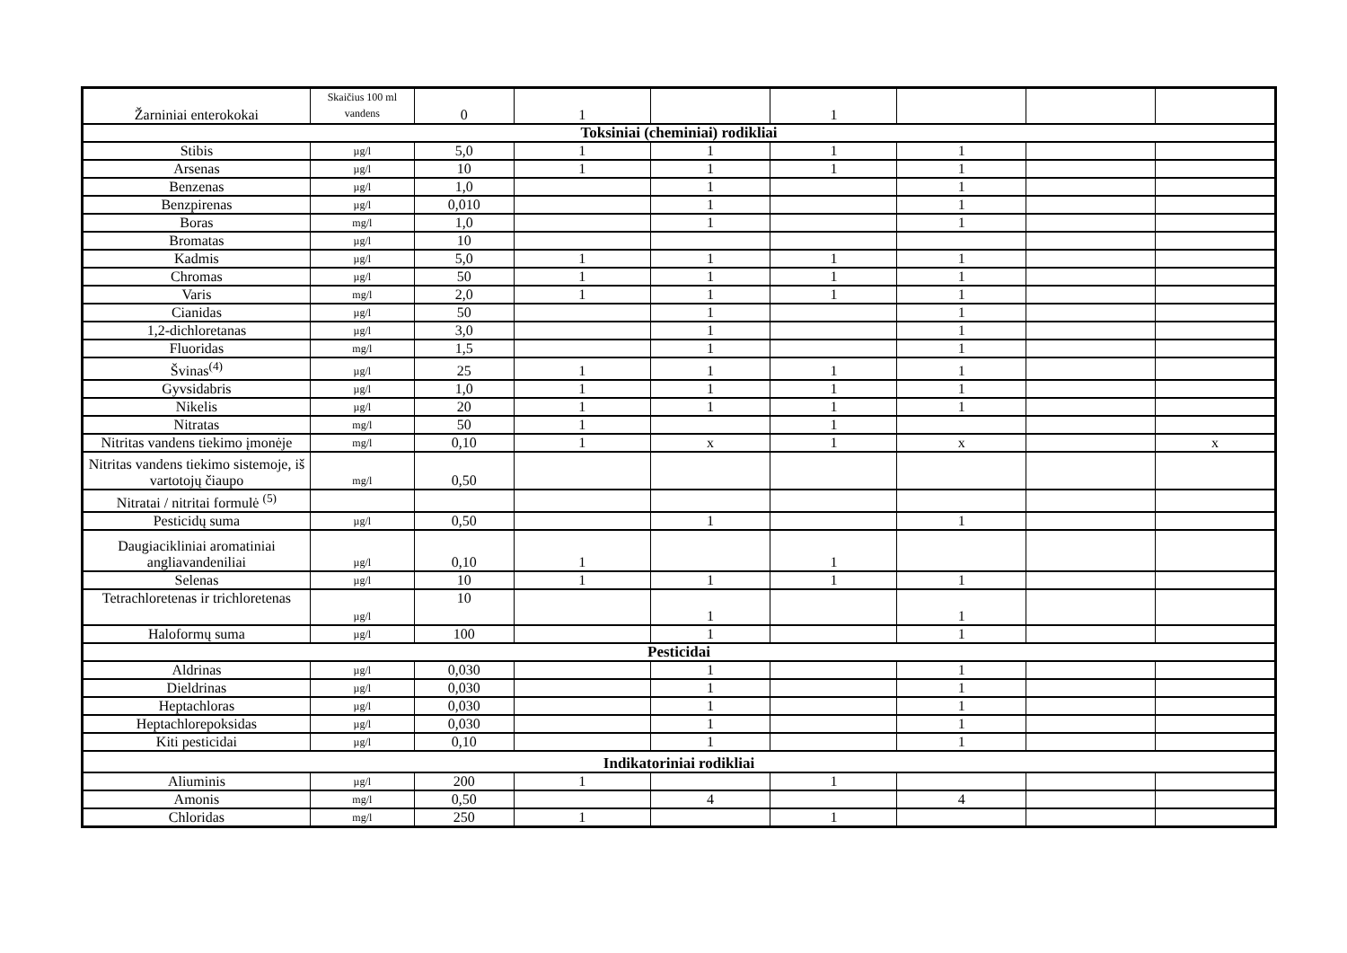| Žarniniai enterokokai | Skaičius 100 ml vandens | 0 | 1 | | 1 | | | |
| Toksiniai (cheminiai) rodikliai | | | | | | | | |
| Stibis | µg/l | 5,0 | 1 | 1 | 1 | 1 | | |
| Arsenas | µg/l | 10 | 1 | 1 | 1 | 1 | | |
| Benzenas | µg/l | 1,0 | | 1 | | 1 | | |
| Benzpirenas | µg/l | 0,010 | | 1 | | 1 | | |
| Boras | mg/l | 1,0 | | 1 | | 1 | | |
| Bromatas | µg/l | 10 | | | | | | |
| Kadmis | µg/l | 5,0 | 1 | 1 | 1 | 1 | | |
| Chromas | µg/l | 50 | 1 | 1 | 1 | 1 | | |
| Varis | mg/l | 2,0 | 1 | 1 | 1 | 1 | | |
| Cianidas | µg/l | 50 | | 1 | | 1 | | |
| 1,2-dichloretanas | µg/l | 3,0 | | 1 | | 1 | | |
| Fluoridas | mg/l | 1,5 | | 1 | | 1 | | |
| Švinas<sup>(4)</sup> | µg/l | 25 | 1 | 1 | 1 | 1 | | |
| Gyvsidabris | µg/l | 1,0 | 1 | 1 | 1 | 1 | | |
| Nikelis | µg/l | 20 | 1 | 1 | 1 | 1 | | |
| Nitratas | mg/l | 50 | 1 | | 1 | | | |
| Nitritas vandens tiekimo įmonėje | mg/l | 0,10 | 1 | x | 1 | x | | x |
| Nitritas vandens tiekimo sistemoje, iš vartotojų čiaupo | mg/l | 0,50 | | | | | | |
| Nitratai / nitritai formulė <sup>(5)</sup> | | | | | | | | |
| Pesticidų suma | µg/l | 0,50 | | 1 | | 1 | | |
| Daugiacikliniai aromatiniai angliavandeniliai | µg/l | 0,10 | 1 | | 1 | | | |
| Selenas | µg/l | 10 | 1 | 1 | 1 | 1 | | |
| Tetrachloretenas ir trichloretenas | µg/l | 10 | | 1 | | 1 | | |
| Haloformų suma | µg/l | 100 | | 1 | | 1 | | |
| Pesticidai | | | | | | | | |
| Aldrinas | µg/l | 0,030 | | 1 | | 1 | | |
| Dieldrinas | µg/l | 0,030 | | 1 | | 1 | | |
| Heptachloras | µg/l | 0,030 | | 1 | | 1 | | |
| Heptachlorepoksidas | µg/l | 0,030 | | 1 | | 1 | | |
| Kiti pesticidai | µg/l | 0,10 | | 1 | | 1 | | |
| Indikatoriniai rodikliai | | | | | | | | |
| Aliuminis | µg/l | 200 | 1 | | 1 | | | |
| Amonis | mg/l | 0,50 | | 4 | | 4 | | |
| Chloridas | mg/l | 250 | 1 | | 1 | | | |